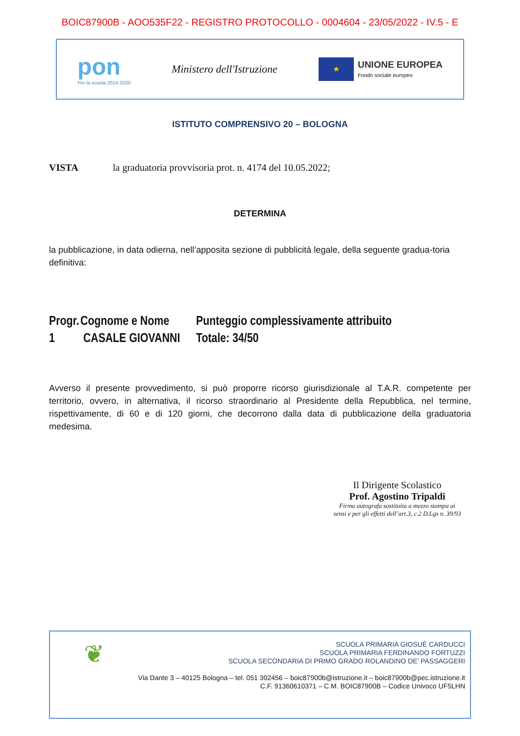BOIC87900B - AOO535F22 - REGISTRO PROTOCOLLO - 0004604 - 23/05/2022 - IV.5 - E
pon
Per la scuola 2014-2020
Ministero dell'Istruzione
★
UNIONE EUROPEA
Fondo sociale europeo
ISTITUTO COMPRENSIVO 20 – BOLOGNA
VISTA la graduatoria provvisoria prot. n. 4174 del 10.05.2022;
DETERMINA
la pubblicazione, in data odierna, nell’apposita sezione di pubblicità legale, della seguente gradua-toria definitiva:
| Progr. | Cognome e Nome | Punteggio complessivamente attribuito |
| --- | --- | --- |
| 1 | CASALE GIOVANNI | Totale: 34/50 |
Avverso il presente provvedimento, si può proporre ricorso giurisdizionale al T.A.R. competente per territorio, ovvero, in alternativa, il ricorso straordinario al Presidente della Repubblica, nel termine, rispettivamente, di 60 e di 120 giorni, che decorrono dalla data di pubblicazione della graduatoria medesima.
Il Dirigente Scolastico
Prof. Agostino Tripaldi
Firma autografa sostituita a mezzo stampa ai
sensi e per gli effetti dell’art.3, c.2 D.Lgs n. 39/93
❦
SCUOLA PRIMARIA GIOSUÈ CARDUCCI
SCUOLA PRIMARIA FERDINANDO FORTUZZI
SCUOLA SECONDARIA DI PRIMO GRADO ROLANDINO DE’ PASSAGGERI
Via Dante 3 – 40125 Bologna – tel. 051 302456 – boic87900b@istruzione.it – boic87900b@pec.istruzione.it
C.F. 91360610371 – C.M. BOIC87900B – Codice Univoco UF5LHN